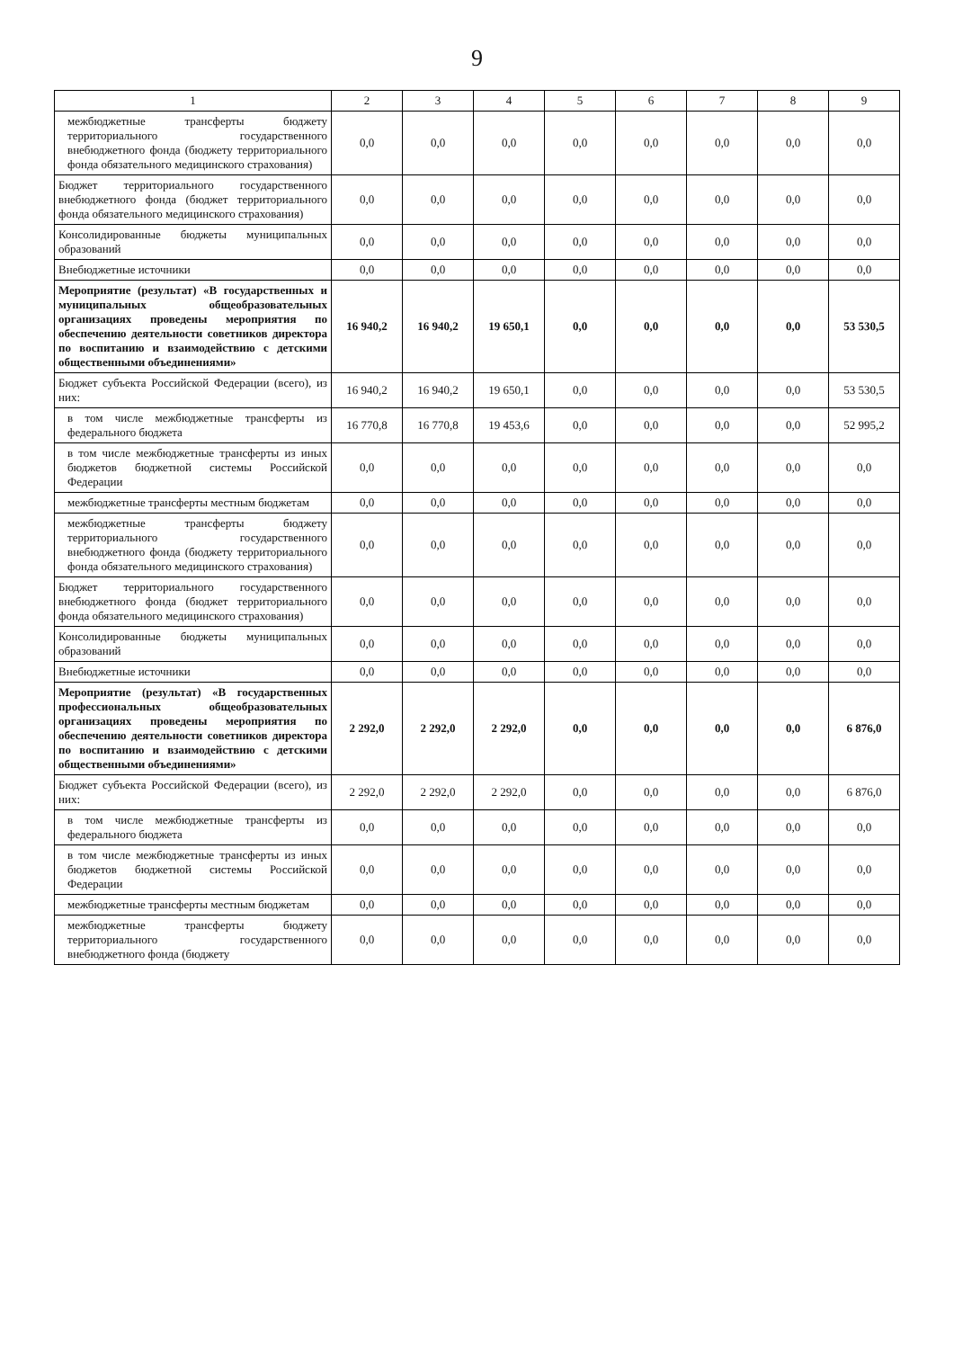9
| 1 | 2 | 3 | 4 | 5 | 6 | 7 | 8 | 9 |
| --- | --- | --- | --- | --- | --- | --- | --- | --- |
| межбюджетные трансферты бюджету территориального государственного внебюджетного фонда (бюджету территориального фонда обязательного медицинского страхования) | 0,0 | 0,0 | 0,0 | 0,0 | 0,0 | 0,0 | 0,0 | 0,0 |
| Бюджет территориального государственного внебюджетного фонда (бюджет территориального фонда обязательного медицинского страхования) | 0,0 | 0,0 | 0,0 | 0,0 | 0,0 | 0,0 | 0,0 | 0,0 |
| Консолидированные бюджеты муниципальных образований | 0,0 | 0,0 | 0,0 | 0,0 | 0,0 | 0,0 | 0,0 | 0,0 |
| Внебюджетные источники | 0,0 | 0,0 | 0,0 | 0,0 | 0,0 | 0,0 | 0,0 | 0,0 |
| Мероприятие (результат) «В государственных и муниципальных общеобразовательных организациях проведены мероприятия по обеспечению деятельности советников директора по воспитанию и взаимодействию с детскими общественными объединениями» | 16 940,2 | 16 940,2 | 19 650,1 | 0,0 | 0,0 | 0,0 | 0,0 | 53 530,5 |
| Бюджет субъекта Российской Федерации (всего), из них: | 16 940,2 | 16 940,2 | 19 650,1 | 0,0 | 0,0 | 0,0 | 0,0 | 53 530,5 |
| в том числе межбюджетные трансферты из федерального бюджета | 16 770,8 | 16 770,8 | 19 453,6 | 0,0 | 0,0 | 0,0 | 0,0 | 52 995,2 |
| в том числе межбюджетные трансферты из иных бюджетов бюджетной системы Российской Федерации | 0,0 | 0,0 | 0,0 | 0,0 | 0,0 | 0,0 | 0,0 | 0,0 |
| межбюджетные трансферты местным бюджетам | 0,0 | 0,0 | 0,0 | 0,0 | 0,0 | 0,0 | 0,0 | 0,0 |
| межбюджетные трансферты бюджету территориального государственного внебюджетного фонда (бюджету территориального фонда обязательного медицинского страхования) | 0,0 | 0,0 | 0,0 | 0,0 | 0,0 | 0,0 | 0,0 | 0,0 |
| Бюджет территориального государственного внебюджетного фонда (бюджет территориального фонда обязательного медицинского страхования) | 0,0 | 0,0 | 0,0 | 0,0 | 0,0 | 0,0 | 0,0 | 0,0 |
| Консолидированные бюджеты муниципальных образований | 0,0 | 0,0 | 0,0 | 0,0 | 0,0 | 0,0 | 0,0 | 0,0 |
| Внебюджетные источники | 0,0 | 0,0 | 0,0 | 0,0 | 0,0 | 0,0 | 0,0 | 0,0 |
| Мероприятие (результат) «В государственных профессиональных общеобразовательных организациях проведены мероприятия по обеспечению деятельности советников директора по воспитанию и взаимодействию с детскими общественными объединениями» | 2 292,0 | 2 292,0 | 2 292,0 | 0,0 | 0,0 | 0,0 | 0,0 | 6 876,0 |
| Бюджет субъекта Российской Федерации (всего), из них: | 2 292,0 | 2 292,0 | 2 292,0 | 0,0 | 0,0 | 0,0 | 0,0 | 6 876,0 |
| в том числе межбюджетные трансферты из федерального бюджета | 0,0 | 0,0 | 0,0 | 0,0 | 0,0 | 0,0 | 0,0 | 0,0 |
| в том числе межбюджетные трансферты из иных бюджетов бюджетной системы Российской Федерации | 0,0 | 0,0 | 0,0 | 0,0 | 0,0 | 0,0 | 0,0 | 0,0 |
| межбюджетные трансферты местным бюджетам | 0,0 | 0,0 | 0,0 | 0,0 | 0,0 | 0,0 | 0,0 | 0,0 |
| межбюджетные трансферты бюджету территориального государственного внебюджетного фонда (бюджету | 0,0 | 0,0 | 0,0 | 0,0 | 0,0 | 0,0 | 0,0 | 0,0 |